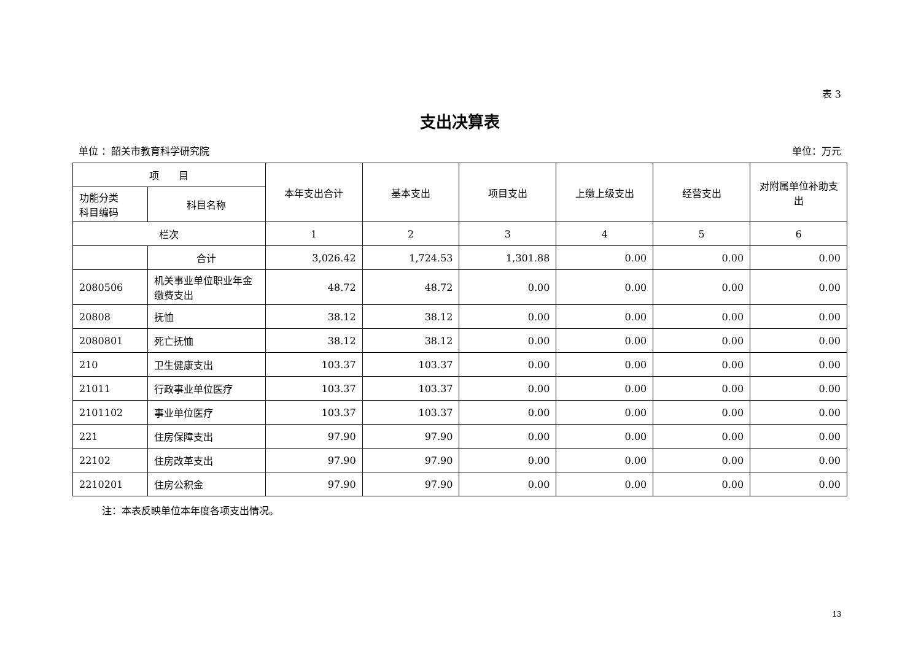表 3
支出决算表
单位 ：韶关市教育科学研究院 单位：万元
| 项 目 | | 本年支出合计 | 基本支出 | 项目支出 | 上缴上级支出 | 经营支出 | 对附属单位补助支出 |
| --- | --- | --- | --- | --- | --- | --- | --- |
| 功能分类 科目编码 | 科目名称 | | | | | | |
| 栏次 | | 1 | 2 | 3 | 4 | 5 | 6 |
| | 合计 | 3,026.42 | 1,724.53 | 1,301.88 | 0.00 | 0.00 | 0.00 |
| 2080506 | 机关事业单位职业年金缴费支出 | 48.72 | 48.72 | 0.00 | 0.00 | 0.00 | 0.00 |
| 20808 | 抚恤 | 38.12 | 38.12 | 0.00 | 0.00 | 0.00 | 0.00 |
| 2080801 | 死亡抚恤 | 38.12 | 38.12 | 0.00 | 0.00 | 0.00 | 0.00 |
| 210 | 卫生健康支出 | 103.37 | 103.37 | 0.00 | 0.00 | 0.00 | 0.00 |
| 21011 | 行政事业单位医疗 | 103.37 | 103.37 | 0.00 | 0.00 | 0.00 | 0.00 |
| 2101102 | 事业单位医疗 | 103.37 | 103.37 | 0.00 | 0.00 | 0.00 | 0.00 |
| 221 | 住房保障支出 | 97.90 | 97.90 | 0.00 | 0.00 | 0.00 | 0.00 |
| 22102 | 住房改革支出 | 97.90 | 97.90 | 0.00 | 0.00 | 0.00 | 0.00 |
| 2210201 | 住房公积金 | 97.90 | 97.90 | 0.00 | 0.00 | 0.00 | 0.00 |
注：本表反映单位本年度各项支出情况。
13